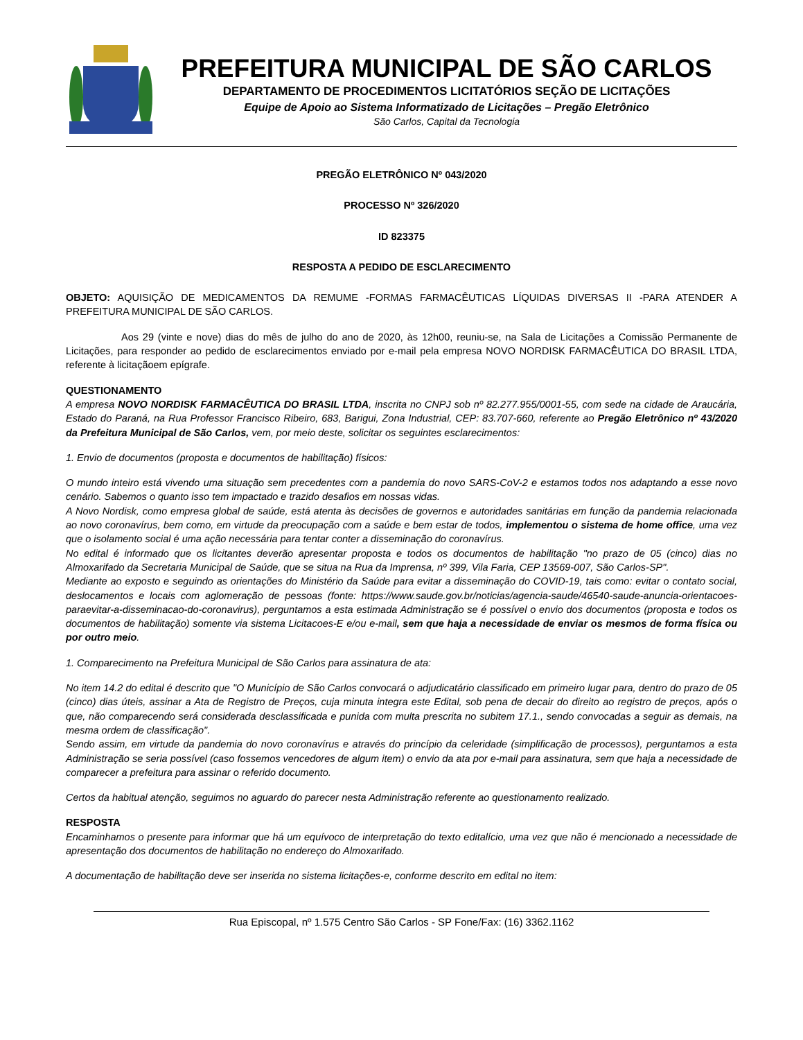PREFEITURA MUNICIPAL DE SÃO CARLOS
DEPARTAMENTO DE PROCEDIMENTOS LICITATÓRIOS SEÇÃO DE LICITAÇÕES
Equipe de Apoio ao Sistema Informatizado de Licitações – Pregão Eletrônico
São Carlos, Capital da Tecnologia
PREGÃO ELETRÔNICO Nº 043/2020
PROCESSO Nº 326/2020
ID 823375
RESPOSTA A PEDIDO DE ESCLARECIMENTO
OBJETO: AQUISIÇÃO DE MEDICAMENTOS DA REMUME -FORMAS FARMACÊUTICAS LÍQUIDAS DIVERSAS II -PARA ATENDER A PREFEITURA MUNICIPAL DE SÃO CARLOS.
Aos 29 (vinte e nove) dias do mês de julho do ano de 2020, às 12h00, reuniu-se, na Sala de Licitações a Comissão Permanente de Licitações, para responder ao pedido de esclarecimentos enviado por e-mail pela empresa NOVO NORDISK FARMACÊUTICA DO BRASIL LTDA, referente à licitaçãoem epígrafe.
QUESTIONAMENTO
A empresa NOVO NORDISK FARMACÊUTICA DO BRASIL LTDA, inscrita no CNPJ sob nº 82.277.955/0001-55, com sede na cidade de Araucária, Estado do Paraná, na Rua Professor Francisco Ribeiro, 683, Barigui, Zona Industrial, CEP: 83.707-660, referente ao Pregão Eletrônico nº 43/2020 da Prefeitura Municipal de São Carlos, vem, por meio deste, solicitar os seguintes esclarecimentos:
1. Envio de documentos (proposta e documentos de habilitação) físicos:
O mundo inteiro está vivendo uma situação sem precedentes com a pandemia do novo SARS-CoV-2 e estamos todos nos adaptando a esse novo cenário. Sabemos o quanto isso tem impactado e trazido desafios em nossas vidas.
A Novo Nordisk, como empresa global de saúde, está atenta às decisões de governos e autoridades sanitárias em função da pandemia relacionada ao novo coronavírus, bem como, em virtude da preocupação com a saúde e bem estar de todos, implementou o sistema de home office, uma vez que o isolamento social é uma ação necessária para tentar conter a disseminação do coronavírus.
No edital é informado que os licitantes deverão apresentar proposta e todos os documentos de habilitação "no prazo de 05 (cinco) dias no Almoxarifado da Secretaria Municipal de Saúde, que se situa na Rua da Imprensa, nº 399, Vila Faria, CEP 13569-007, São Carlos-SP".
Mediante ao exposto e seguindo as orientações do Ministério da Saúde para evitar a disseminação do COVID-19, tais como: evitar o contato social, deslocamentos e locais com aglomeração de pessoas (fonte: https://www.saude.gov.br/noticias/agencia-saude/46540-saude-anuncia-orientacoes-paraevitar-a-disseminacao-do-coronavirus), perguntamos a esta estimada Administração se é possível o envio dos documentos (proposta e todos os documentos de habilitação) somente via sistema Licitacoes-E e/ou e-mail, sem que haja a necessidade de enviar os mesmos de forma física ou por outro meio.
1. Comparecimento na Prefeitura Municipal de São Carlos para assinatura de ata:
No item 14.2 do edital é descrito que "O Município de São Carlos convocará o adjudicatário classificado em primeiro lugar para, dentro do prazo de 05 (cinco) dias úteis, assinar a Ata de Registro de Preços, cuja minuta integra este Edital, sob pena de decair do direito ao registro de preços, após o que, não comparecendo será considerada desclassificada e punida com multa prescrita no subitem 17.1., sendo convocadas a seguir as demais, na mesma ordem de classificação".
Sendo assim, em virtude da pandemia do novo coronavírus e através do princípio da celeridade (simplificação de processos), perguntamos a esta Administração se seria possível (caso fossemos vencedores de algum item) o envio da ata por e-mail para assinatura, sem que haja a necessidade de comparecer a prefeitura para assinar o referido documento.
Certos da habitual atenção, seguimos no aguardo do parecer nesta Administração referente ao questionamento realizado.
RESPOSTA
Encaminhamos o presente para informar que há um equívoco de interpretação do texto editalício, uma vez que não é mencionado a necessidade de apresentação dos documentos de habilitação no endereço do Almoxarifado.
A documentação de habilitação deve ser inserida no sistema licitações-e, conforme descrito em edital no item:
Rua Episcopal, nº 1.575 Centro São Carlos - SP Fone/Fax: (16) 3362.1162